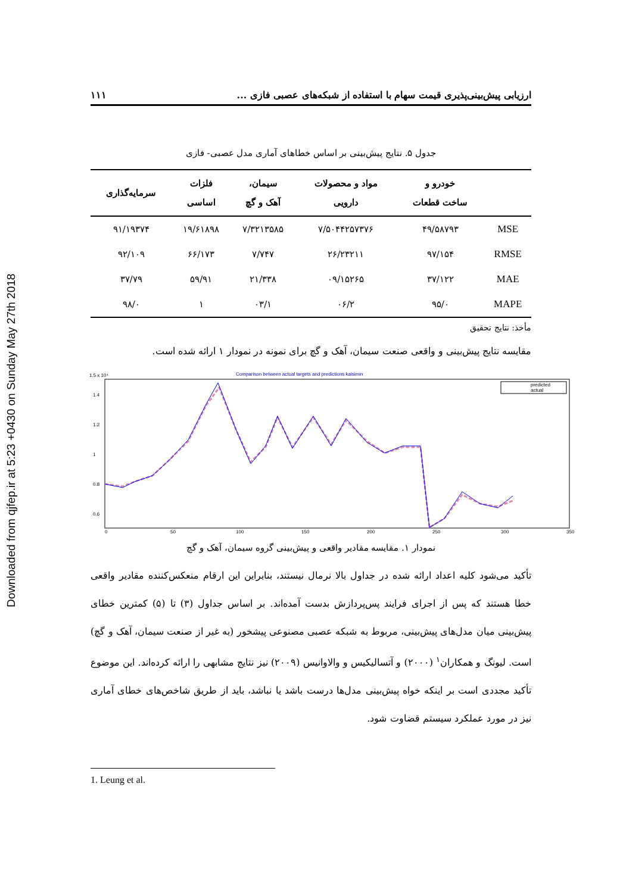Downloaded from qjfep.ir at 5:23 +0430 on Sunday May 27th 2018
ارزیابی پیش‌بینی‌پذیری قیمت سهام با استفاده از شبکه‌های عصبی فازی ... ۱۱۱
جدول ۵. نتایج پیش‌بینی بر اساس خطاهای آماری مدل عصبی- فازی
| | خودرو و ساخت قطعات | مواد و محصولات دارویی | سیمان، آهک و گچ | فلزات اساسی | سرمایه‌گذاری |
| --- | --- | --- | --- | --- | --- |
| MSE | ۴۹/۵۸۷۹۳ | ۷/۵۰۴۴۲۵۷۳۷۶ | ۷/۳۲۱۳۵۸۵ | ۱۹/۶۱۸۹۸ | ۹۱/۱۹۳۷۴ |
| RMSE | ۹۷/۱۵۴ | ۲۶/۲۳۲۱۱ | ۷/۷۴۷ | ۶۶/۱۷۳ | ۹۲/۱۰۹ |
| MAE | ۳۷/۱۲۲ | ۰۹/۱۵۲۶۵ | ۲۱/۳۳۸ | ۵۹/۹۱ | ۳۷/۷۹ |
| MAPE | ۹۵/۰ | ۰۶/۲ | ۰۳/۱ | ۱ | ۹۸/۰ |
مأخذ: نتایج تحقیق
مقایسه نتایج پیش‌بینی و واقعی صنعت سیمان، آهک و گچ برای نمونه در نمودار ۱ ارائه شده است.
Comparison between actual targets and predictions kalsimin
1.5 x 10⁴
1.4
1.2
1
0.8
0.6
0
50
100
150
200
250
300
350
predicted
actual
نمودار ۱. مقایسه مقادیر واقعی و پیش‌بینی گروه سیمان، آهک و گچ
تأکید می‌شود کلیه اعداد ارائه شده در جداول بالا نرمال نیستند، بنابراین این ارقام منعکس‌کننده مقادیر واقعی خطا هستند که پس از اجرای فرایند پس‌پردازش بدست آمده‌اند. بر اساس جداول (۳) تا (۵) کمترین خطای پیش‌بینی میان مدل‌های پیش‌بینی، مربوط به شبکه عصبی مصنوعی پیشخور (به غیر از صنعت سیمان، آهک و گچ) است. لیونگ و همکاران<sup>۱</sup> (۲۰۰۰) و آتسالیکیس و والاوانیس (۲۰۰۹) نیز نتایج مشابهی را ارائه کرده‌اند. این موضوع تأکید مجددی است بر اینکه خواه پیش‌بینی مدل‌ها درست باشد یا نباشد، باید از طریق شاخص‌های خطای آماری نیز در مورد عملکرد سیستم قضاوت شود.
1. Leung et al.